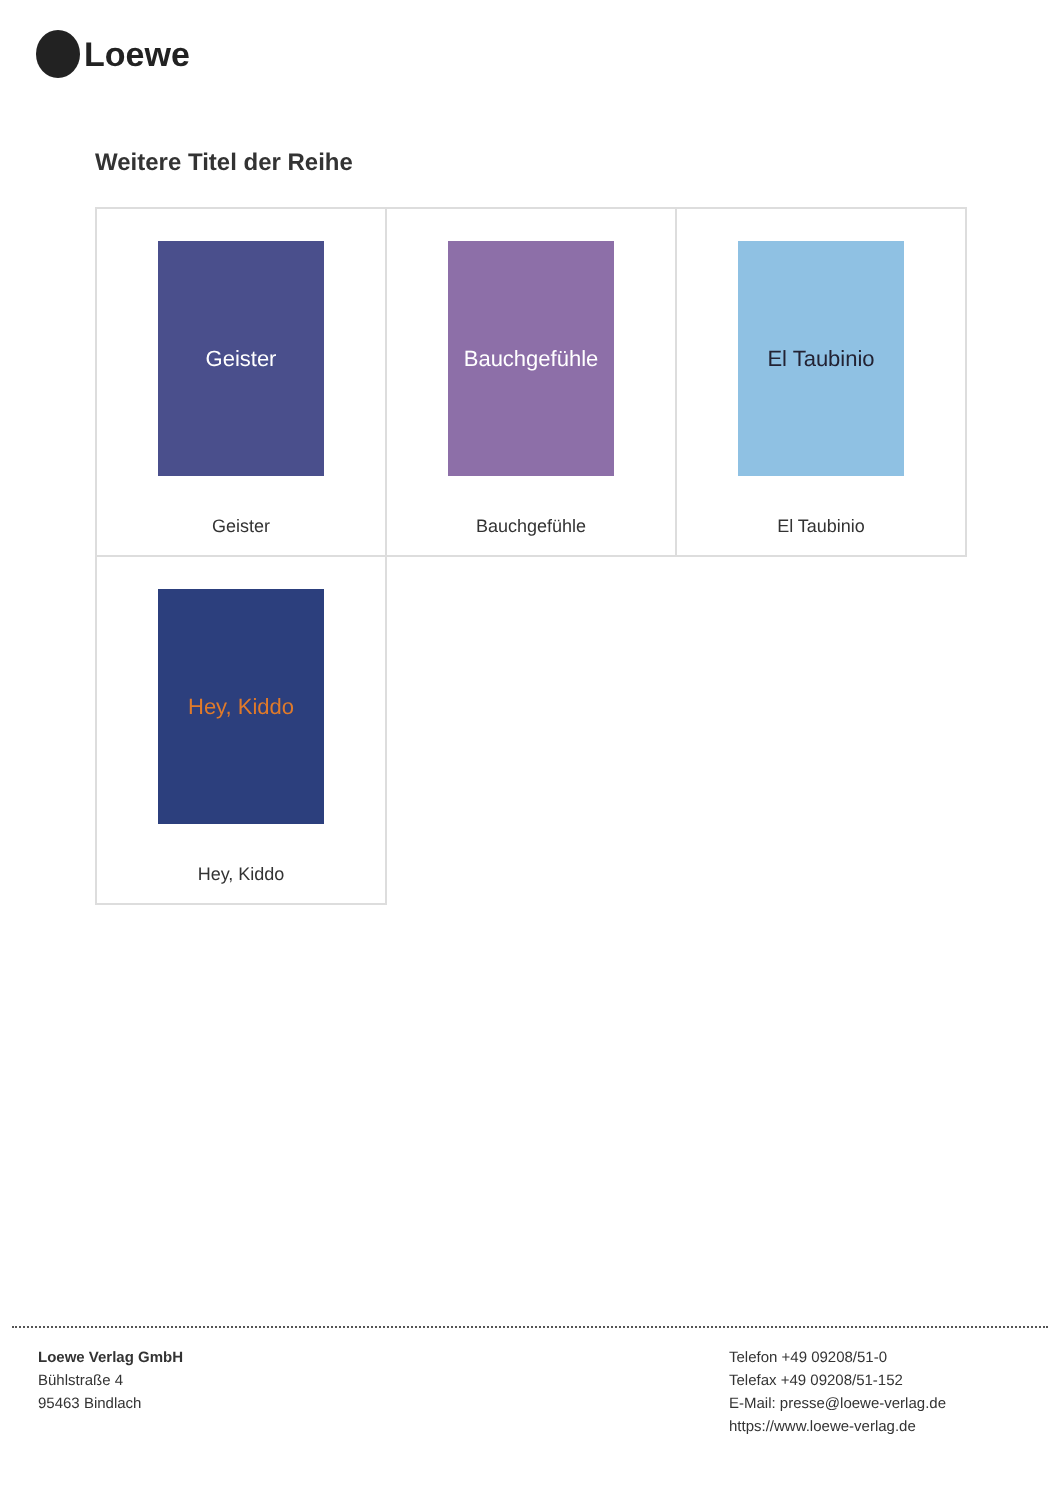Loewe
Weitere Titel der Reihe
| Geister Geister | Bauchgefühle Bauchgefühle | El Taubinio El Taubinio |
| Hey, Kiddo Hey, Kiddo | | |
Loewe Verlag GmbH
Bühlstraße 4
95463 Bindlach
Telefon +49 09208/51-0
Telefax +49 09208/51-152
E-Mail: presse@loewe-verlag.de
https://www.loewe-verlag.de